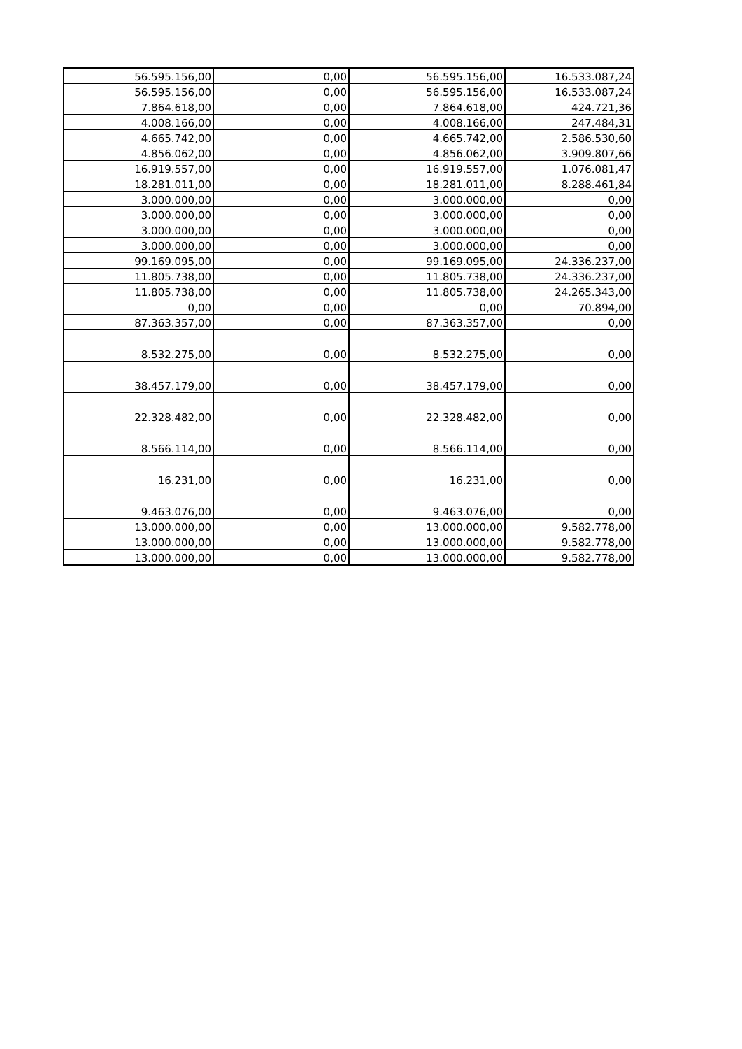| 56.595.156,00 | 0,00 | 56.595.156,00 | 16.533.087,24 |
| 56.595.156,00 | 0,00 | 56.595.156,00 | 16.533.087,24 |
| 7.864.618,00 | 0,00 | 7.864.618,00 | 424.721,36 |
| 4.008.166,00 | 0,00 | 4.008.166,00 | 247.484,31 |
| 4.665.742,00 | 0,00 | 4.665.742,00 | 2.586.530,60 |
| 4.856.062,00 | 0,00 | 4.856.062,00 | 3.909.807,66 |
| 16.919.557,00 | 0,00 | 16.919.557,00 | 1.076.081,47 |
| 18.281.011,00 | 0,00 | 18.281.011,00 | 8.288.461,84 |
| 3.000.000,00 | 0,00 | 3.000.000,00 | 0,00 |
| 3.000.000,00 | 0,00 | 3.000.000,00 | 0,00 |
| 3.000.000,00 | 0,00 | 3.000.000,00 | 0,00 |
| 3.000.000,00 | 0,00 | 3.000.000,00 | 0,00 |
| 99.169.095,00 | 0,00 | 99.169.095,00 | 24.336.237,00 |
| 11.805.738,00 | 0,00 | 11.805.738,00 | 24.336.237,00 |
| 11.805.738,00 | 0,00 | 11.805.738,00 | 24.265.343,00 |
| 0,00 | 0,00 | 0,00 | 70.894,00 |
| 87.363.357,00 | 0,00 | 87.363.357,00 | 0,00 |
| 8.532.275,00 | 0,00 | 8.532.275,00 | 0,00 |
| 38.457.179,00 | 0,00 | 38.457.179,00 | 0,00 |
| 22.328.482,00 | 0,00 | 22.328.482,00 | 0,00 |
| 8.566.114,00 | 0,00 | 8.566.114,00 | 0,00 |
| 16.231,00 | 0,00 | 16.231,00 | 0,00 |
| 9.463.076,00 | 0,00 | 9.463.076,00 | 0,00 |
| 13.000.000,00 | 0,00 | 13.000.000,00 | 9.582.778,00 |
| 13.000.000,00 | 0,00 | 13.000.000,00 | 9.582.778,00 |
| 13.000.000,00 | 0,00 | 13.000.000,00 | 9.582.778,00 |